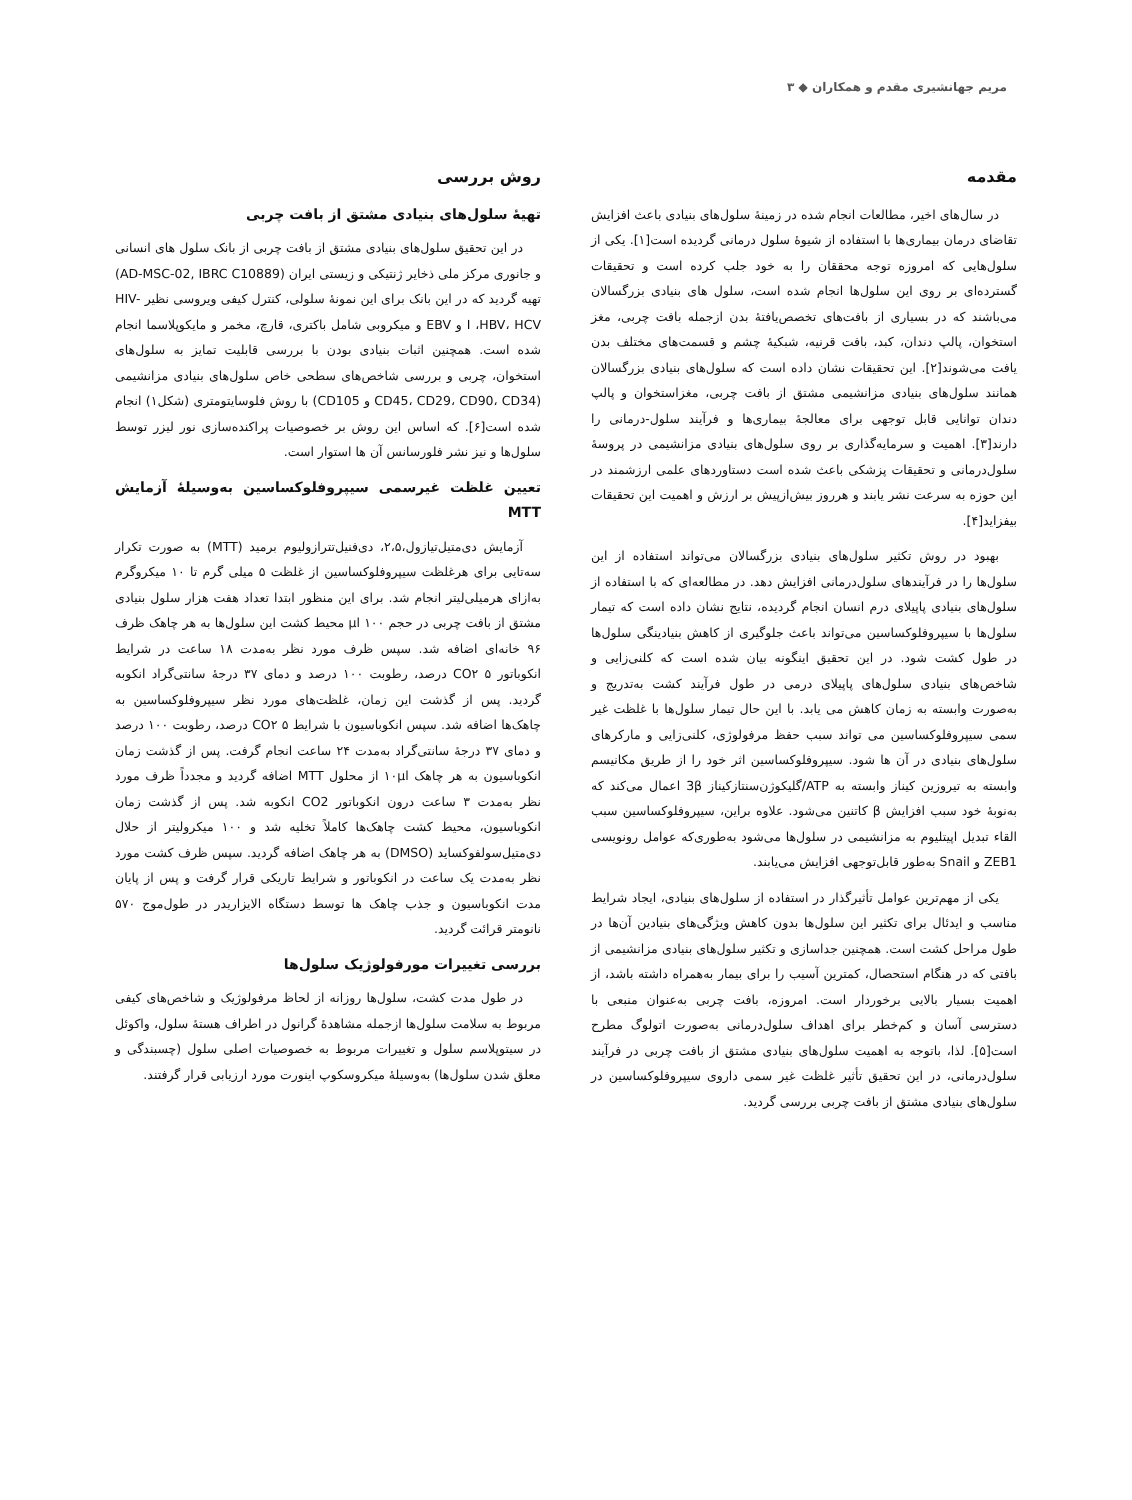مریم جهانشیری مقدم و همکاران ◆ ۳
مقدمه
در سال‌های اخیر، مطالعات انجام شده در زمینهٔ سلول‌های بنیادی باعث افزایش تقاضای درمان بیماری‌ها با استفاده از شیوهٔ سلول درمانی گردیده است[۱]. یکی از سلول‌هایی که امروزه توجه محققان را به خود جلب کرده است و تحقیقات گسترده‌ای بر روی این سلول‌ها انجام شده است، سلول های بنیادی بزرگسالان می‌باشند که در بسیاری از بافت‌های تخصص‌یافتهٔ بدن ازجمله بافت چربی، مغز استخوان، پالپ دندان، کبد، بافت قرنیه، شبکیهٔ چشم و قسمت‌های مختلف بدن یافت می‌شوند[۲]. این تحقیقات نشان داده است که سلول‌های بنیادی بزرگسالان همانند سلول‌های بنیادی مزانشیمی مشتق از بافت چربی، مغزاستخوان و پالپ دندان توانایی قابل توجهی برای معالجهٔ بیماری‌ها و فرآیند سلول-درمانی را دارند[۳]. اهمیت و سرمایه‌گذاری بر روی سلول‌های بنیادی مزانشیمی در پروسهٔ سلول‌درمانی و تحقیقات پزشکی باعث شده است دستاوردهای علمی ارزشمند در این حوزه به سرعت نشر یابند و هرروز بیش‌ازپیش بر ارزش و اهمیت این تحقیقات بیفزاید[۴].
بهبود در روش تکثیر سلول‌های بنیادی بزرگسالان می‌تواند استفاده از این سلول‌ها را در فرآیندهای سلول‌درمانی افزایش دهد. در مطالعه‌ای که با استفاده از سلول‌های بنیادی پاپیلای درم انسان انجام گردیده، نتایج نشان داده است که تیمار سلول‌ها با سیپروفلوکساسین می‌تواند باعث جلوگیری از کاهش بنیادینگی سلول‌ها در طول کشت شود. در این تحقیق اینگونه بیان شده است که کلنی‌زایی و شاخص‌های بنیادی سلول‌های پاپیلای درمی در طول فرآیند کشت به‌تدریج و به‌صورت وابسته به زمان کاهش می یابد. با این حال تیمار سلول‌ها با غلظت غیر سمی سیپروفلوکساسین می تواند سبب حفظ مرفولوژی، کلنی‌زایی و مارکرهای سلول‌های بنیادی در آن ها شود. سیپروفلوکساسین اثر خود را از طریق مکانیسم وابسته به تیروزین کیناز وابسته به ATP/گلیکوژن‌سنتازکیناز 3β اعمال می‌کند که به‌نوبهٔ خود سبب افزایش β کاتنین می‌شود. علاوه براین، سیپروفلوکساسین سبب القاء تبدیل اپیتلیوم به مزانشیمی در سلول‌ها می‌شود به‌طوری‌که عوامل رونویسی ZEB1 و Snail به‌طور قابل‌توجهی افزایش می‌یابند.
یکی از مهم‌ترین عوامل تأثیرگذار در استفاده از سلول‌های بنیادی، ایجاد شرایط مناسب و ایدئال برای تکثیر این سلول‌ها بدون کاهش ویژگی‌های بنیادین آن‌ها در طول مراحل کشت است. همچنین جداسازی و تکثیر سلول‌های بنیادی مزانشیمی از بافتی که در هنگام استحصال، کمترین آسیب را برای بیمار به‌همراه داشته باشد، از اهمیت بسیار بالایی برخوردار است. امروزه، بافت چربی به‌عنوان منبعی با دسترسی آسان و کم‌خطر برای اهداف سلول‌درمانی به‌صورت اتولوگ مطرح است[۵]. لذا، باتوجه به اهمیت سلول‌های بنیادی مشتق از بافت چربی در فرآیند سلول‌درمانی، در این تحقیق تأثیر غلظت غیر سمی داروی سیپروفلوکساسین در سلول‌های بنیادی مشتق از بافت چربی بررسی گردید.
روش بررسی
تهیهٔ سلول‌های بنیادی مشتق از بافت چربی
در این تحقیق سلول‌های بنیادی مشتق از بافت چربی از بانک سلول های انسانی و جانوری مرکز ملی ذخایر ژنتیکی و زیستی ایران (AD-MSC-02, IBRC C10889) تهیه گردید که در این بانک برای این نمونهٔ سلولی، کنترل کیفی ویروسی نظیر HIV-I ،HBV، HCV و EBV و میکروبی شامل باکتری، قارچ، مخمر و مایکوپلاسما انجام شده است. همچنین اثبات بنیادی بودن با بررسی قابلیت تمایز به سلول‌های استخوان، چربی و بررسی شاخص‌های سطحی خاص سلول‌های بنیادی مزانشیمی (CD45، CD29، CD90، CD34 و CD105) با روش فلوسایتومتری (شکل۱) انجام شده است[۶]. که اساس این روش بر خصوصیات پراکنده‌سازی نور لیزر توسط سلول‌ها و نیز نشر فلورسانس آن ها استوار است.
تعیین غلظت غیرسمی سیپروفلوکساسین به‌وسیلهٔ آزمایش MTT
آزمایش دی‌متیل‌تیازول،۲،۵، دی‌فنیل‌تترازولیوم برمید (MTT) به صورت تکرار سه‌تایی برای هرغلظت سیپروفلوکساسین از غلظت ۵ میلی گرم تا ۱۰ میکروگرم به‌ازای هرمیلی‌لیتر انجام شد. برای این منظور ابتدا تعداد هفت هزار سلول بنیادی مشتق از بافت چربی در حجم ۱۰۰ μl محیط کشت این سلول‌ها به هر چاهک ظرف ۹۶ خانه‌ای اضافه شد. سپس ظرف مورد نظر به‌مدت ۱۸ ساعت در شرایط انکوباتور CO۲ ۵ درصد، رطوبت ۱۰۰ درصد و دمای ۳۷ درجهٔ سانتی‌گراد انکوبه گردید. پس از گذشت این زمان، غلظت‌های مورد نظر سیپروفلوکساسین به چاهک‌ها اضافه شد. سپس انکوباسیون با شرایط CO۲ ۵ درصد، رطوبت ۱۰۰ درصد و دمای ۳۷ درجهٔ سانتی‌گراد به‌مدت ۲۴ ساعت انجام گرفت. پس از گذشت زمان انکوباسیون به هر چاهک ۱۰μl از محلول MTT اضافه گردید و مجدداً ظرف مورد نظر به‌مدت ۳ ساعت درون انکوباتور CO2 انکوبه شد. پس از گذشت زمان انکوباسیون، محیط کشت چاهک‌ها کاملاً تخلیه شد و ۱۰۰ میکرولیتر از حلال دی‌متیل‌سولفوکساید (DMSO) به هر چاهک اضافه گردید. سپس ظرف کشت مورد نظر به‌مدت یک ساعت در انکوباتور و شرایط تاریکی قرار گرفت و پس از پایان مدت انکوباسیون و جذب چاهک ها توسط دستگاه الایزاریدر در طول‌موج ۵۷۰ نانومتر قرائت گردید.
بررسی تغییرات مورفولوژیک سلول‌ها
در طول مدت کشت، سلول‌ها روزانه از لحاظ مرفولوژیک و شاخص‌های کیفی مربوط به سلامت سلول‌ها ازجمله مشاهدهٔ گرانول در اطراف هستهٔ سلول، واکوئل در سیتوپلاسم سلول و تغییرات مربوط به خصوصیات اصلی سلول (چسبندگی و معلق شدن سلول‌ها) به‌وسیلهٔ میکروسکوپ اینورت مورد ارزیابی قرار گرفتند.